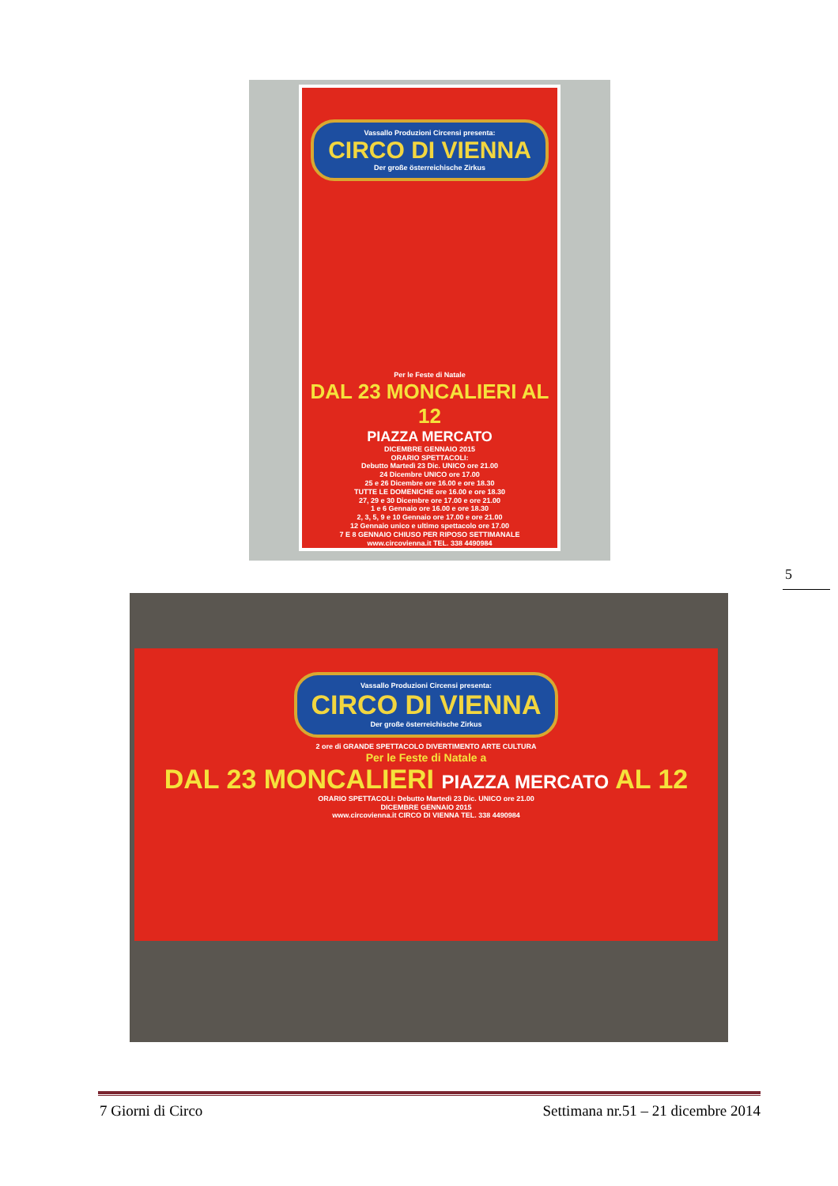Vassallo Produzioni Circensi presenta:
CIRCO DI VIENNA
Der große österreichische Zirkus
Per le Feste di Natale
DAL 23 MONCALIERI AL 12
PIAZZA MERCATO
DICEMBRE GENNAIO 2015
ORARIO SPETTACOLI:
Debutto Martedì 23 Dic. UNICO ore 21.00
24 Dicembre UNICO ore 17.00
25 e 26 Dicembre ore 16.00 e ore 18.30
TUTTE LE DOMENICHE ore 16.00 e ore 18.30
27, 29 e 30 Dicembre ore 17.00 e ore 21.00
1 e 6 Gennaio ore 16.00 e ore 18.30
2, 3, 5, 9 e 10 Gennaio ore 17.00 e ore 21.00
12 Gennaio unico e ultimo spettacolo ore 17.00
7 E 8 GENNAIO CHIUSO PER RIPOSO SETTIMANALE
www.circovienna.it TEL. 338 4490984
5
Vassallo Produzioni Circensi presenta:
CIRCO DI VIENNA
Der große österreichische Zirkus
2 ore di GRANDE SPETTACOLO DIVERTIMENTO ARTE CULTURA
Per le Feste di Natale a
DAL 23 MONCALIERI PIAZZA MERCATO AL 12
ORARIO SPETTACOLI: Debutto Martedì 23 Dic. UNICO ore 21.00
DICEMBRE GENNAIO 2015
www.circovienna.it CIRCO DI VIENNA TEL. 338 4490984
7 Giorni di Circo Settimana nr.51 – 21 dicembre 2014